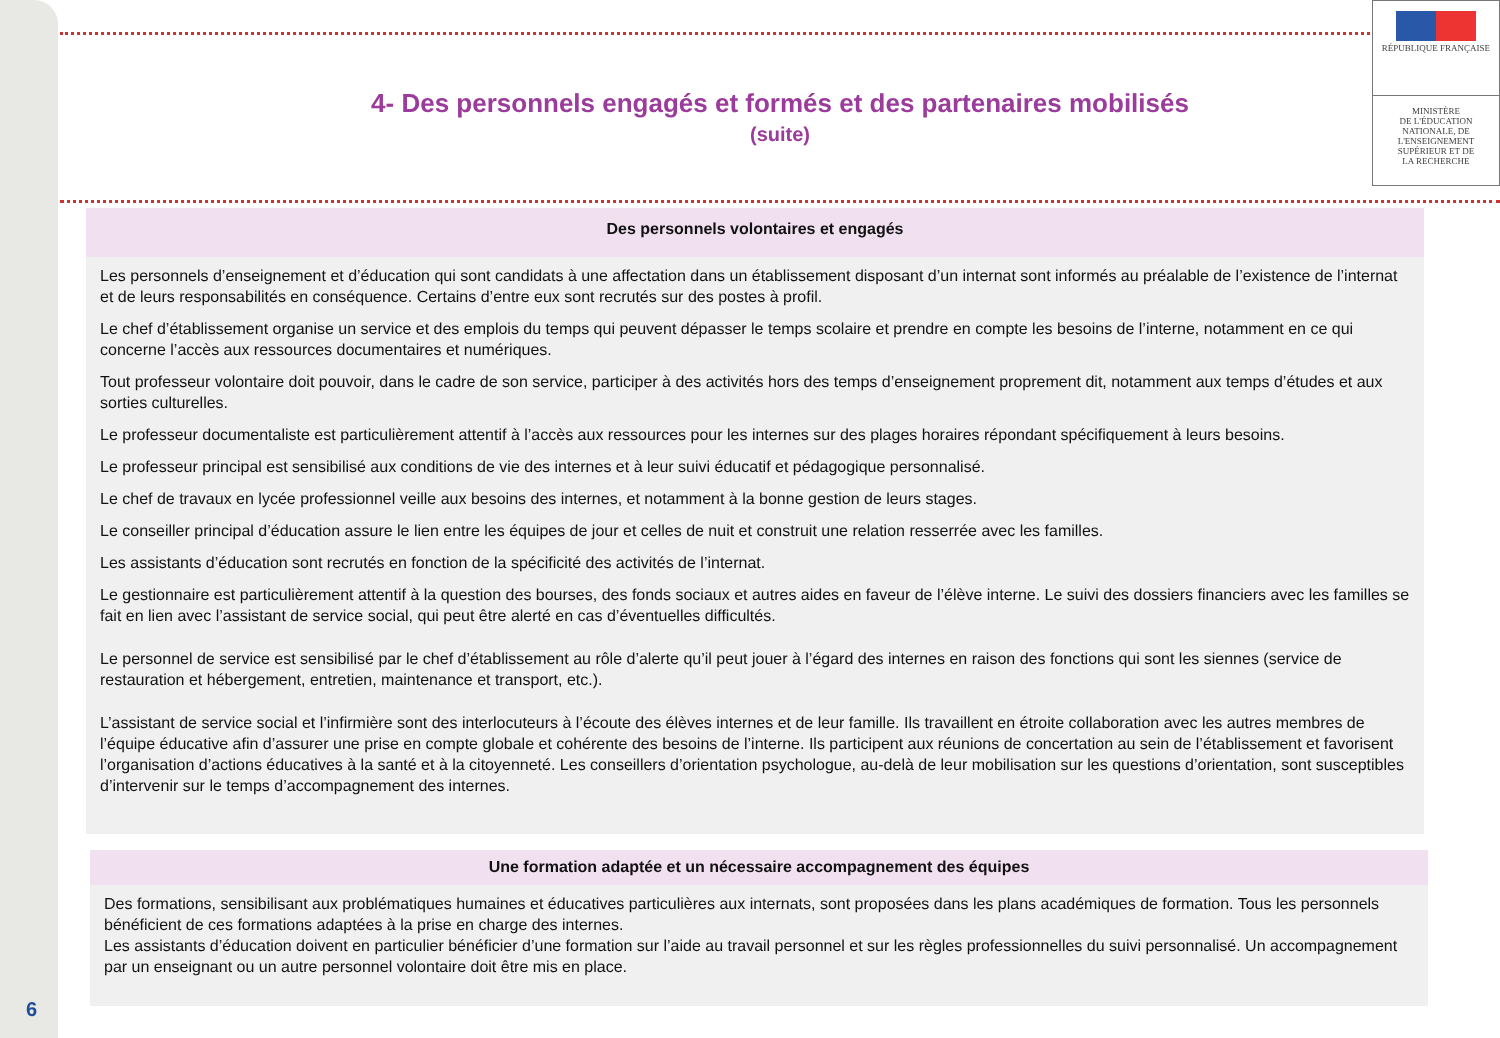RÉPUBLIQUE FRANÇAISE
MINISTÈRE
DE L'ÉDUCATION
NATIONALE, DE
L'ENSEIGNEMENT
SUPÉRIEUR ET DE
LA RECHERCHE
4- Des personnels engagés et formés et des partenaires mobilisés
(suite)
Des personnels volontaires et engagés
Les personnels d’enseignement et d’éducation qui sont candidats à une affectation dans un établissement disposant d’un internat sont informés au préalable de l’existence de l’internat et de leurs responsabilités en conséquence. Certains d’entre eux sont recrutés sur des postes à profil.
Le chef d’établissement organise un service et des emplois du temps qui peuvent dépasser le temps scolaire et prendre en compte les besoins de l’interne, notamment en ce qui concerne l’accès aux ressources documentaires et numériques.
Tout professeur volontaire doit pouvoir, dans le cadre de son service, participer à des activités hors des temps d’enseignement proprement dit, notamment aux temps d’études et aux sorties culturelles.
Le professeur documentaliste est particulièrement attentif à l’accès aux ressources pour les internes sur des plages horaires répondant spécifiquement à leurs besoins.
Le professeur principal est sensibilisé aux conditions de vie des internes et à leur suivi éducatif et pédagogique personnalisé.
Le chef de travaux en lycée professionnel veille aux besoins des internes, et notamment à la bonne gestion de leurs stages.
Le conseiller principal d’éducation assure le lien entre les équipes de jour et celles de nuit et construit une relation resserrée avec les familles.
Les assistants d’éducation sont recrutés en fonction de la spécificité des activités de l’internat.
Le gestionnaire est particulièrement attentif à la question des bourses, des fonds sociaux et autres aides en faveur de l’élève interne. Le suivi des dossiers financiers avec les familles se fait en lien avec l’assistant de service social, qui peut être alerté en cas d’éventuelles difficultés.
Le personnel de service est sensibilisé par le chef d’établissement au rôle d’alerte qu’il peut jouer à l’égard des internes en raison des fonctions qui sont les siennes (service de restauration et hébergement, entretien, maintenance et transport, etc.).
L’assistant de service social et l’infirmière sont des interlocuteurs à l’écoute des élèves internes et de leur famille. Ils travaillent en étroite collaboration avec les autres membres de l’équipe éducative afin d’assurer une prise en compte globale et cohérente des besoins de l’interne. Ils participent aux réunions de concertation au sein de l’établissement et favorisent l’organisation d’actions éducatives à la santé et à la citoyenneté. Les conseillers d’orientation psychologue, au-delà de leur mobilisation sur les questions d’orientation, sont susceptibles d’intervenir sur le temps d’accompagnement des internes.
Une formation adaptée et un nécessaire accompagnement des équipes
Des formations, sensibilisant aux problématiques humaines et éducatives particulières aux internats, sont proposées dans les plans académiques de formation. Tous les personnels bénéficient de ces formations adaptées à la prise en charge des internes.
Les assistants d’éducation doivent en particulier bénéficier d’une formation sur l’aide au travail personnel et sur les règles professionnelles du suivi personnalisé. Un accompagnement par un enseignant ou un autre personnel volontaire doit être mis en place.
6